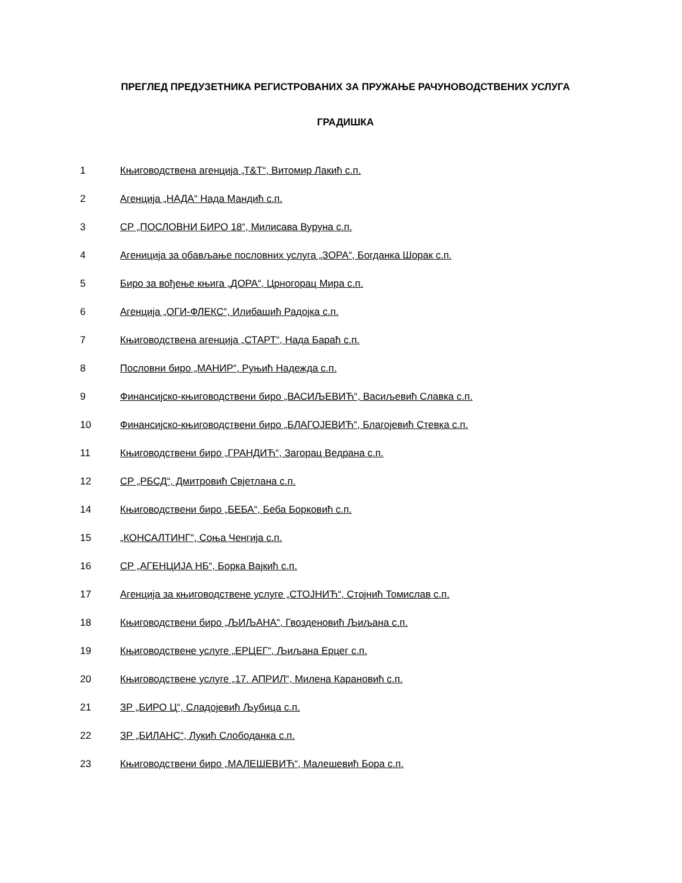ПРЕГЛЕД ПРЕДУЗЕТНИКА РЕГИСТРОВАНИХ ЗА ПРУЖАЊЕ РАЧУНОВОДСТВЕНИХ УСЛУГА
ГРАДИШКА
1 Књиговодствена агенција „Т&Т“, Витомир Лакић с.п.
2 Агенција „НАДА“ Нада Мандић с.п.
3 СР „ПОСЛОВНИ БИРО 18“, Милисава Вуруна с.п.
4 Агеницијa за обављање пословних услуга „ЗОРА“, Богданка Шорак с.п.
5 Биро за вођење књига „ДОРА“, Црногорац Мира с.п.
6 Агенција „ОГИ-ФЛЕКС“, Илибашић Радојка с.п.
7 Књиговодствена агенција „СТАРТ“, Нада Бараћ с.п.
8 Пословни биро „МАНИР“, Руњић Надежда с.п.
9 Финансијско-књиговодствени биро „ВАСИЉЕВИЋ“, Васиљевић Славка с.п.
10 Финансијско-књиговодствени биро „БЛАГОЈЕВИЋ“, Благојевић Стевка с.п.
11 Књиговодствени биро „ГРАНДИЋ“, Загорац Ведрана с.п.
12 СР „РБСД“, Дмитровић Свјетлана с.п.
14 Књиговодствени биро „БЕБА“, Беба Борковић с.п.
15 „КОНСАЛТИНГ“, Соња Ченгија с.п.
16 СР „АГЕНЦИЈА НБ“, Борка Вајкић с.п.
17 Агенција за књиговодствене услуге „СТОЈНИЋ“, Стојнић Томислав с.п.
18 Књиговодствени биро „ЉИЉАНА“, Гвозденовић Љиљана с.п.
19 Књиговодствене услуге „ЕРЦЕГ“, Љиљана Ерцег с.п.
20 Књиговодствене услуге „17. АПРИЛ“, Милена Карановић с.п.
21 ЗР „БИРО Ц“, Сладојевић Љубица с.п.
22 ЗР „БИЛАНС“, Лукић Слободанка с.п.
23 Књиговодствени биро „МАЛЕШЕВИЋ“, Малешевић Бора с.п.